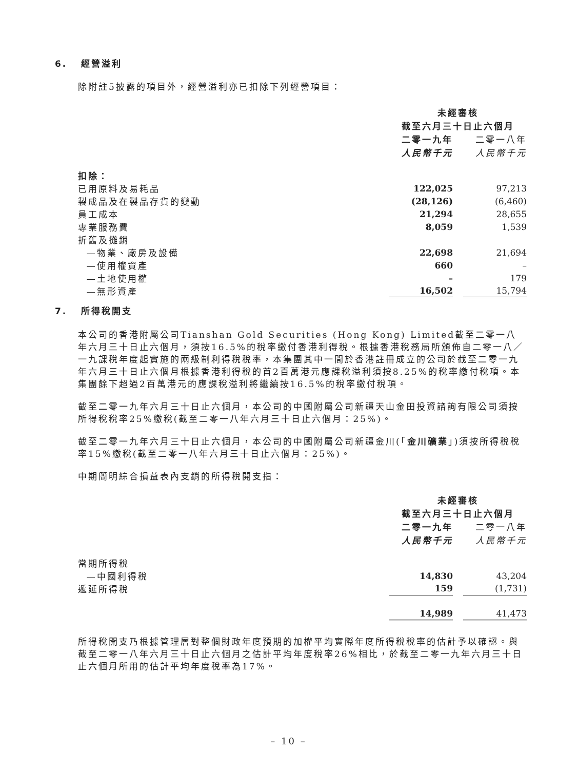6. 經營溢利
除附註5披露的項目外，經營溢利亦已扣除下列經營項目：
| | 未經審核 | | |
| | 截至六月三十日止六個月 | | |
| | 二零一九年 | | 二零一八年 |
| | 人民幣千元 | | 人民幣千元 |
| 扣除： | | | |
| 已用原料及易耗品 | 122,025 | | 97,213 |
| 製成品及在製品存貨的變動 | (28,126) | | (6,460) |
| 員工成本 | 21,294 | | 28,655 |
| 專業服務費 | 8,059 | | 1,539 |
| 折舊及攤銷 | | | |
| —物業、廠房及設備 | 22,698 | | 21,694 |
| —使用權資產 | 660 | | – |
| —土地使用權 | – | | 179 |
| —無形資產 | 16,502 | | 15,794 |
7. 所得稅開支
本公司的香港附屬公司Tianshan Gold Securities (Hong Kong) Limited截至二零一八年六月三十日止六個月，須按16.5%的稅率繳付香港利得稅。根據香港稅務局所頒佈自二零一八／一九課稅年度起實施的兩級制利得稅稅率，本集團其中一間於香港註冊成立的公司於截至二零一九年六月三十日止六個月根據香港利得稅的首2百萬港元應課稅溢利須按8.25%的稅率繳付稅項。本集團餘下超過2百萬港元的應課稅溢利將繼續按16.5%的稅率繳付稅項。
截至二零一九年六月三十日止六個月，本公司的中國附屬公司新疆天山金田投資諮詢有限公司須按所得稅稅率25%繳稅(截至二零一八年六月三十日止六個月：25%)。
截至二零一九年六月三十日止六個月，本公司的中國附屬公司新疆金川(「金川礦業」)須按所得稅稅率15%繳稅(截至二零一八年六月三十日止六個月：25%)。
中期簡明綜合損益表內支銷的所得稅開支指：
| | 未經審核 | | |
| | 截至六月三十日止六個月 | | |
| | 二零一九年 | | 二零一八年 |
| | 人民幣千元 | | 人民幣千元 |
| 當期所得稅 | | | |
| —中國利得稅 | 14,830 | | 43,204 |
| 遞延所得稅 | 159 | | (1,731) |
| | 14,989 | | 41,473 |
所得稅開支乃根據管理層對整個財政年度預期的加權平均實際年度所得稅稅率的估計予以確認。與截至二零一八年六月三十日止六個月之估計平均年度稅率26%相比，於截至二零一九年六月三十日止六個月所用的估計平均年度稅率為17%。
– 10 –